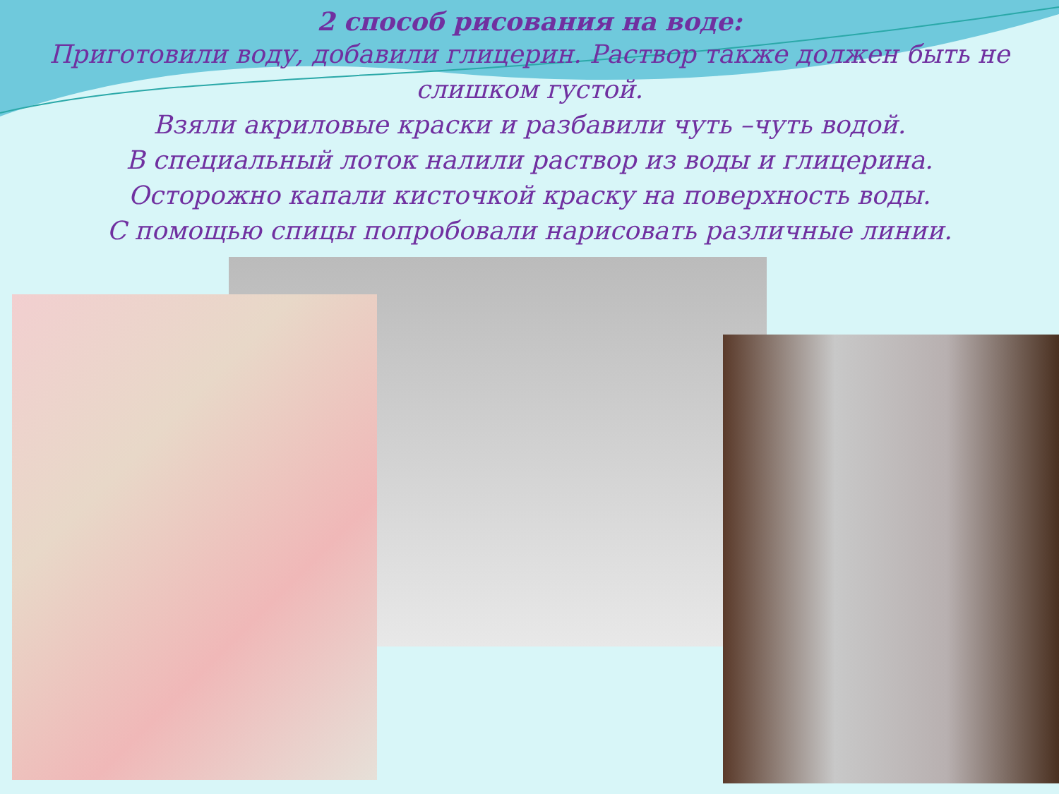2 способ рисования на воде:
Приготовили воду, добавили глицерин. Раствор также должен быть не слишком густой.
Взяли акриловые краски и разбавили чуть –чуть водой.
В специальный лоток налили раствор из воды и глицерина.
Осторожно капали кисточкой краску на поверхность воды.
С помощью спицы попробовали нарисовать различные линии.